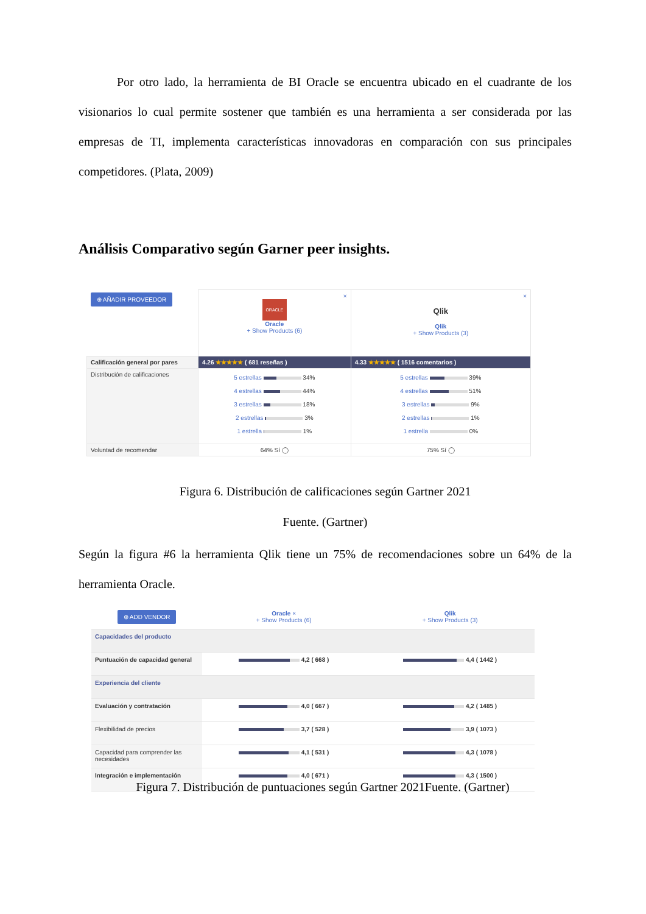Por otro lado, la herramienta de BI Oracle se encuentra ubicado en el cuadrante de los visionarios lo cual permite sostener que también es una herramienta a ser considerada por las empresas de TI, implementa características innovadoras en comparación con sus principales competidores. (Plata, 2009)
Análisis Comparativo según Garner peer insights.
| ⊕ AÑADIR PROVEEDOR | × ORACLE Oracle + Show Products (6) | × Qlik Qlik + Show Products (3) |
| Calificación general por pares | 4.26 ★★★★★ ( 681 reseñas ) | 4.33 ★★★★★ ( 1516 comentarios ) |
| Distribución de calificaciones | 5 estrellas 34% 4 estrellas 44% 3 estrellas 18% 2 estrellas 3% 1 estrella 1% | 5 estrellas 39% 4 estrellas 51% 3 estrellas 9% 2 estrellas 1% 1 estrella 0% |
| Voluntad de recomendar | 64% Sí ◯ | 75% Sí ◯ |
Figura 6. Distribución de calificaciones según Gartner 2021
Fuente. (Gartner)
Según la figura #6 la herramienta Qlik tiene un 75% de recomendaciones sobre un 64% de la herramienta Oracle.
| ⊕ ADD VENDOR | Oracle × + Show Products (6) | Qlik + Show Products (3) |
| Capacidades del producto | | |
| Puntuación de capacidad general | 4,2 ( 668 ) | 4,4 ( 1442 ) |
| Experiencia del cliente | | |
| Evaluación y contratación | 4,0 ( 667 ) | 4,2 ( 1485 ) |
| Flexibilidad de precios | 3,7 ( 528 ) | 3,9 ( 1073 ) |
| Capacidad para comprender las necesidades | 4,1 ( 531 ) | 4,3 ( 1078 ) |
| Integración e implementación | 4,0 ( 671 ) | 4,3 ( 1500 ) |
Figura 7. Distribución de puntuaciones según Gartner 2021Fuente. (Gartner)